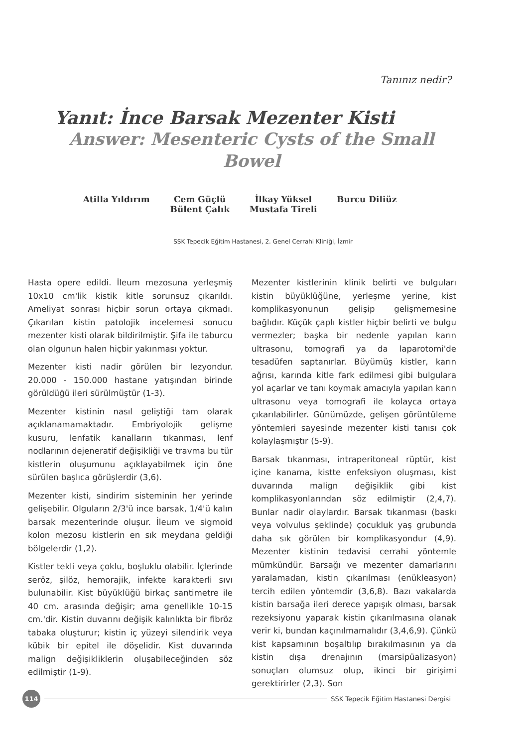Tanınız nedir?
Yanıt: İnce Barsak Mezenter Kisti
Answer: Mesenteric Cysts of the Small Bowel
Atilla Yıldırım
Cem Güçlü
Bülent Çalık
İlkay Yüksel
Mustafa Tireli
Burcu Diliüz
SSK Tepecik Eğitim Hastanesi, 2. Genel Cerrahi Kliniği, İzmir
Hasta opere edildi. İleum mezosuna yerleşmiş 10x10 cm'lik kistik kitle sorunsuz çıkarıldı. Ameliyat sonrası hiçbir sorun ortaya çıkmadı. Çıkarılan kistin patolojik incelemesi sonucu mezenter kisti olarak bildirilmiştir. Şifa ile taburcu olan olgunun halen hiçbir yakınması yoktur.
Mezenter kisti nadir görülen bir lezyondur. 20.000 - 150.000 hastane yatışından birinde görüldüğü ileri sürülmüştür (1-3).
Mezenter kistinin nasıl geliştiği tam olarak açıklanamamaktadır. Embriyolojik gelişme kusuru, lenfatik kanalların tıkanması, lenf nodlarının dejeneratif değişikliği ve travma bu tür kistlerin oluşumunu açıklayabilmek için öne sürülen başlıca görüşlerdir (3,6).
Mezenter kisti, sindirim sisteminin her yerinde gelişebilir. Olguların 2/3'ü ince barsak, 1/4'ü kalın barsak mezenterinde oluşur. İleum ve sigmoid kolon mezosu kistlerin en sık meydana geldiği bölgelerdir (1,2).
Kistler tekli veya çoklu, boşluklu olabilir. İçlerinde seröz, şilöz, hemorajik, infekte karakterli sıvı bulunabilir. Kist büyüklüğü birkaç santimetre ile 40 cm. arasında değişir; ama genellikle 10-15 cm.'dir. Kistin duvarını değişik kalınlıkta bir fibröz tabaka oluşturur; kistin iç yüzeyi silendirik veya kübik bir epitel ile döşelidir. Kist duvarında malign değişikliklerin oluşabileceğinden söz edilmiştir (1-9).
Mezenter kistlerinin klinik belirti ve bulguları kistin büyüklüğüne, yerleşme yerine, kist komplikasyonunun gelişip gelişmemesine bağlıdır. Küçük çaplı kistler hiçbir belirti ve bulgu vermezler; başka bir nedenle yapılan karın ultrasonu, tomografi ya da laparotomi'de tesadüfen saptanırlar. Büyümüş kistler, karın ağrısı, karında kitle fark edilmesi gibi bulgulara yol açarlar ve tanı koymak amacıyla yapılan karın ultrasonu veya tomografi ile kolayca ortaya çıkarılabilirler. Günümüzde, gelişen görüntüleme yöntemleri sayesinde mezenter kisti tanısı çok kolaylaşmıştır (5-9).
Barsak tıkanması, intraperitoneal rüptür, kist içine kanama, kistte enfeksiyon oluşması, kist duvarında malign değişiklik gibi kist komplikasyonlarından söz edilmiştir (2,4,7). Bunlar nadir olaylardır. Barsak tıkanması (baskı veya volvulus şeklinde) çocukluk yaş grubunda daha sık görülen bir komplikasyondur (4,9). Mezenter kistinin tedavisi cerrahi yöntemle mümkündür. Barsağı ve mezenter damarlarını yaralamadan, kistin çıkarılması (enükleasyon) tercih edilen yöntemdir (3,6,8). Bazı vakalarda kistin barsağa ileri derece yapışık olması, barsak rezeksiyonu yaparak kistin çıkarılmasına olanak verir ki, bundan kaçınılmamalıdır (3,4,6,9). Çünkü kist kapsamının boşaltılıp bırakılmasının ya da kistin dışa drenajının (marsipüalizasyon) sonuçları olumsuz olup, ikinci bir girişimi gerektirirler (2,3). Son
114
SSK Tepecik Eğitim Hastanesi Dergisi